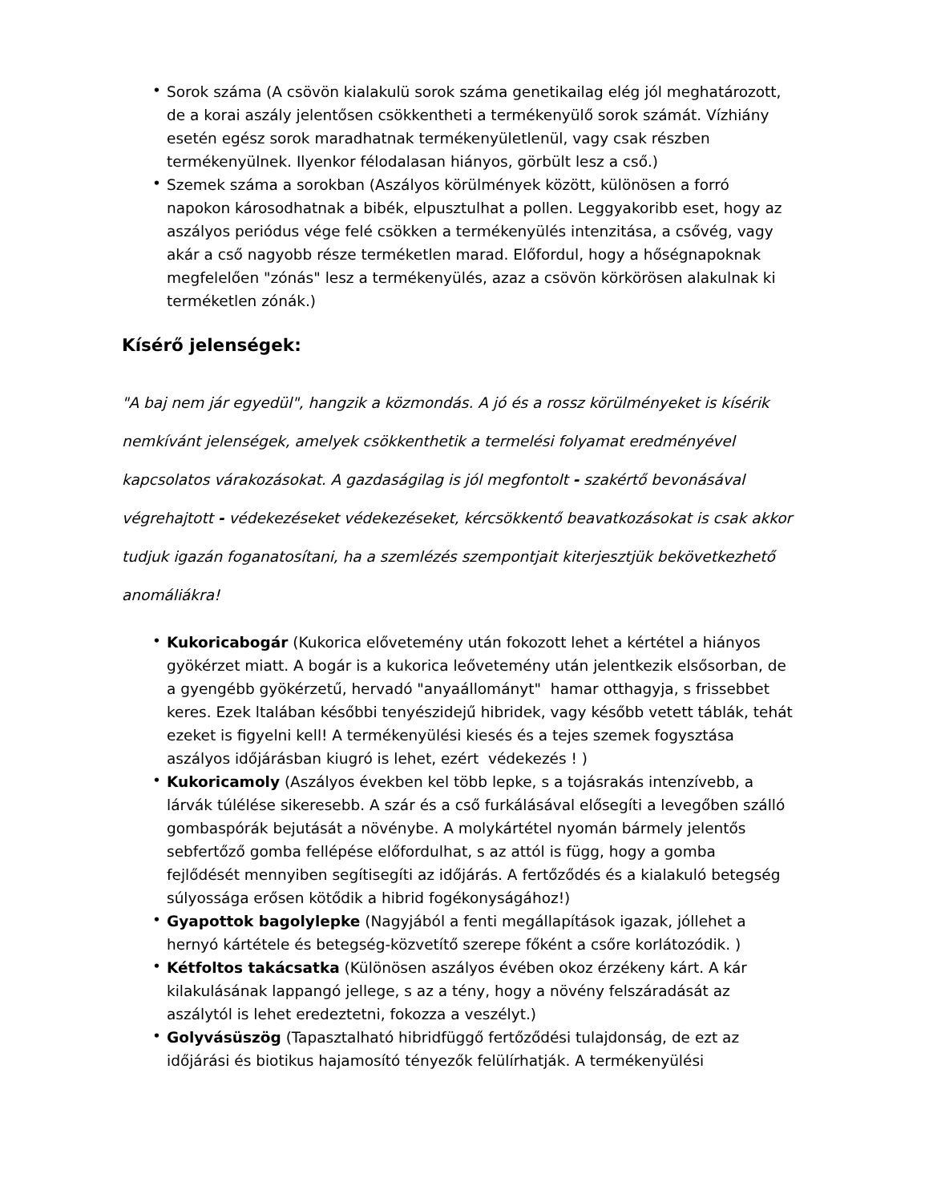• Sorok száma (A csövön kialakulü sorok száma genetikailag elég jól meghatározott, de a korai aszály jelentősen csökkentheti a termékenyülő sorok számát. Vízhiány esetén egész sorok maradhatnak termékenyületlenül, vagy csak részben termékenyülnek. Ilyenkor félodalasan hiányos, görbült lesz a cső.)
• Szemek száma a sorokban (Aszályos körülmények között, különösen a forró napokon károsodhatnak a bibék, elpusztulhat a pollen. Leggyakoribb eset, hogy az aszályos periódus vége felé csökken a termékenyülés intenzitása, a csővég, vagy akár a cső nagyobb része terméketlen marad. Előfordul, hogy a hőségnapoknak megfelelően "zónás" lesz a termékenyülés, azaz a csövön körkörösen alakulnak ki terméketlen zónák.)
Kísérő jelenségek:
"A baj nem jár egyedül", hangzik a közmondás. A jó és a rossz körülményeket is kísérik nemkívánt jelenségek, amelyek csökkenthetik a termelési folyamat eredményével kapcsolatos várakozásokat. A gazdaságilag is jól megfontolt - szakértő bevonásával végrehajtott - védekezéseket védekezéseket, kércsökkentő beavatkozásokat is csak akkor tudjuk igazán foganatosítani, ha a szemlézés szempontjait kiterjesztjük bekövetkezhető anomáliákra!
• Kukoricabogár (Kukorica elővetemény után fokozott lehet a kértétel a hiányos gyökérzet miatt. A bogár is a kukorica leővetemény után jelentkezik elsősorban, de a gyengébb gyökérzetű, hervadó "anyaállományt" hamar otthagyja, s frissebbet keres. Ezek ltalában későbbi tenyészidejű hibridek, vagy később vetett táblák, tehát ezeket is figyelni kell! A termékenyülési kiesés és a tejes szemek fogysztása aszályos időjárásban kiugró is lehet, ezért védekezés ! )
• Kukoricamoly (Aszályos években kel több lepke, s a tojásrakás intenzívebb, a lárvák túlélése sikeresebb. A szár és a cső furkálásával elősegíti a levegőben szálló gombaspórák bejutását a növénybe. A molykártétel nyomán bármely jelentős sebfertőző gomba fellépése előfordulhat, s az attól is függ, hogy a gomba fejlődését mennyiben segítisegíti az időjárás. A fertőződés és a kialakuló betegség súlyossága erősen kötődik a hibrid fogékonyságához!)
• Gyapottok bagolylepke (Nagyjából a fenti megállapítások igazak, jóllehet a hernyó kártétele és betegség-közvetítő szerepe főként a csőre korlátozódik. )
• Kétfoltos takácsatka (Különösen aszályos évében okoz érzékeny kárt. A kár kilakulásának lappangó jellege, s az a tény, hogy a növény felszáradását az aszálytól is lehet eredeztetni, fokozza a veszélyt.)
• Golyvásüszög (Tapasztalható hibridfüggő fertőződési tulajdonság, de ezt az időjárási és biotikus hajamosító tényezők felülírhatják. A termékenyülési